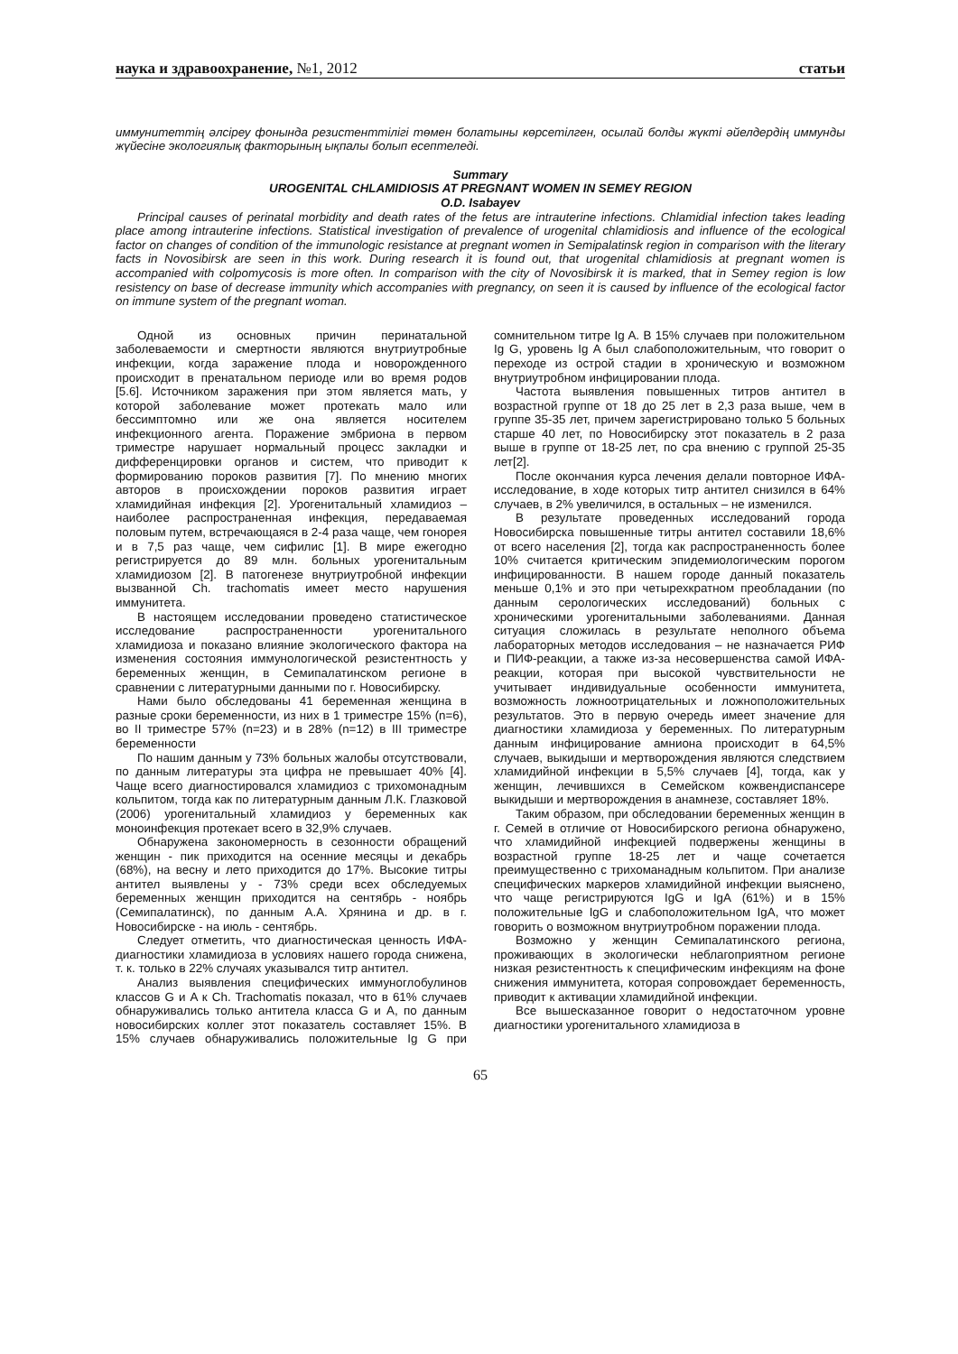наука и здравоохранение, №1, 2012 статьи
иммунитеттің әлсіреу фонында резистенттілігі төмен болатыны көрсетілген, осылай болды жүкті әйелдердің иммунды жүйесіне экологиялық факторының ықпалы болып есептеледі.
Summary
UROGENITAL CHLAMIDIOSIS AT PREGNANT WOMEN IN SEMEY REGION
O.D. Isabayev
Principal causes of perinatal morbidity and death rates of the fetus are intrauterine infections. Chlamidial infection takes leading place among intrauterine infections. Statistical investigation of prevalence of urogenital chlamidiosis and influence of the ecological factor on changes of condition of the immunologic resistance at pregnant women in Semipalatinsk region in comparison with the literary facts in Novosibirsk are seen in this work. During research it is found out, that urogenital chlamidiosis at pregnant women is accompanied with colpomycosis is more often. In comparison with the city of Novosibirsk it is marked, that in Semey region is low resistency on base of decrease immunity which accompanies with pregnancy, on seen it is caused by influence of the ecological factor on immune system of the pregnant woman.
Одной из основных причин перинатальной заболеваемости и смертности являются внутриутробные инфекции, когда заражение плода и новорожденного происходит в пренатальном периоде или во время родов [5.6]. Источником заражения при этом является мать, у которой заболевание может протекать мало или бессимптомно или же она является носителем инфекционного агента. Поражение эмбриона в первом триместре нарушает нормальный процесс закладки и дифференцировки органов и систем, что приводит к формированию пороков развития [7]. По мнению многих авторов в происхождении пороков развития играет хламидийная инфекция [2]. Урогенитальный хламидиоз – наиболее распространенная инфекция, передаваемая половым путем, встречающаяся в 2-4 раза чаще, чем гонорея и в 7,5 раз чаще, чем сифилис [1]. В мире ежегодно регистрируется до 89 млн. больных урогенитальным хламидиозом [2]. В патогенезе внутриутробной инфекции вызванной Ch. trachomatis имеет место нарушения иммунитета.
В настоящем исследовании проведено статистическое исследование распространенности урогенитального хламидиоза и показано влияние экологического фактора на изменения состояния иммунологической резистентность у беременных женщин, в Семипалатинском регионе в сравнении с литературными данными по г. Новосибирску.
Нами было обследованы 41 беременная женщина в разные сроки беременности, из них в 1 триместре 15% (n=6), во II триместре 57% (n=23) и в 28% (n=12) в III триместре беременности
По нашим данным у 73% больных жалобы отсутствовали, по данным литературы эта цифра не превышает 40% [4]. Чаще всего диагностировался хламидиоз с трихомонадным кольпитом, тогда как по литературным данным Л.К. Глазковой (2006) урогенитальный хламидиоз у беременных как моноинфекция протекает всего в 32,9% случаев.
Обнаружена закономерность в сезонности обращений женщин - пик приходится на осенние месяцы и декабрь (68%), на весну и лето приходится до 17%. Высокие титры антител выявлены у - 73% среди всех обследуемых беременных женщин приходится на сентябрь - ноябрь (Семипалатинск), по данным А.А. Хрянина и др. в г. Новосибирске - на июль - сентябрь.
Следует отметить, что диагностическая ценность ИФА-диагностики хламидиоза в условиях нашего города снижена, т. к. только в 22% случаях указывался титр антител.
Анализ выявления специфических иммуноглобулинов классов G и A к Ch. Trachomatis показал, что в 61% случаев обнаруживались только антитела класса G и A, по данным новосибирских коллег этот показатель составляет 15%. В 15% случаев обнаруживались положительные Ig G при сомнительном титре Ig A. В 15% случаев при положительном Ig G, уровень Ig A был слабоположительным, что говорит о переходе из острой стадии в хроническую и возможном внутриутробном инфицировании плода.
Частота выявления повышенных титров антител в возрастной группе от 18 до 25 лет в 2,3 раза выше, чем в группе 35-35 лет, причем зарегистрировано только 5 больных старше 40 лет, по Новосибирску этот показатель в 2 раза выше в группе от 18-25 лет, по сра внению с группой 25-35 лет[2].
После окончания курса лечения делали повторное ИФА-исследование, в ходе которых титр антител снизился в 64% случаев, в 2% увеличился, в остальных – не изменился.
В результате проведенных исследований города Новосибирска повышенные титры антител составили 18,6% от всего населения [2], тогда как распространенность более 10% считается критическим эпидемиологическим порогом инфицированности. В нашем городе данный показатель меньше 0,1% и это при четырехкратном преобладании (по данным серологических исследований) больных с хроническими урогенитальными заболеваниями. Данная ситуация сложилась в результате неполного объема лабораторных методов исследования – не назначается РИФ и ПИФ-реакции, а также из-за несовершенства самой ИФА-реакции, которая при высокой чувствительности не учитывает индивидуальные особенности иммунитета, возможность ложноотрицательных и ложноположительных результатов. Это в первую очередь имеет значение для диагностики хламидиоза у беременных. По литературным данным инфицирование амниона происходит в 64,5% случаев, выкидыши и мертворождения являются следствием хламидийной инфекции в 5,5% случаев [4], тогда, как у женщин, лечившихся в Семейском кожвендиспансере выкидыши и мертворождения в анамнезе, составляет 18%.
Таким образом, при обследовании беременных женщин в г. Семей в отличие от Новосибирского региона обнаружено, что хламидийной инфекцией подвержены женщины в возрастной группе 18-25 лет и чаще сочетается преимущественно с трихоманадным кольпитом. При анализе специфических маркеров хламидийной инфекции выяснено, что чаще регистрируются IgG и IgA (61%) и в 15% положительные IgG и слабоположительном IgA, что может говорить о возможном внутриутробном поражении плода.
Возможно у женщин Семипалатинского региона, проживающих в экологически неблагоприятном регионе низкая резистентность к специфическим инфекциям на фоне снижения иммунитета, которая сопровождает беременность, приводит к активации хламидийной инфекции.
Все вышесказанное говорит о недостаточном уровне диагностики урогенитального хламидиоза в
65